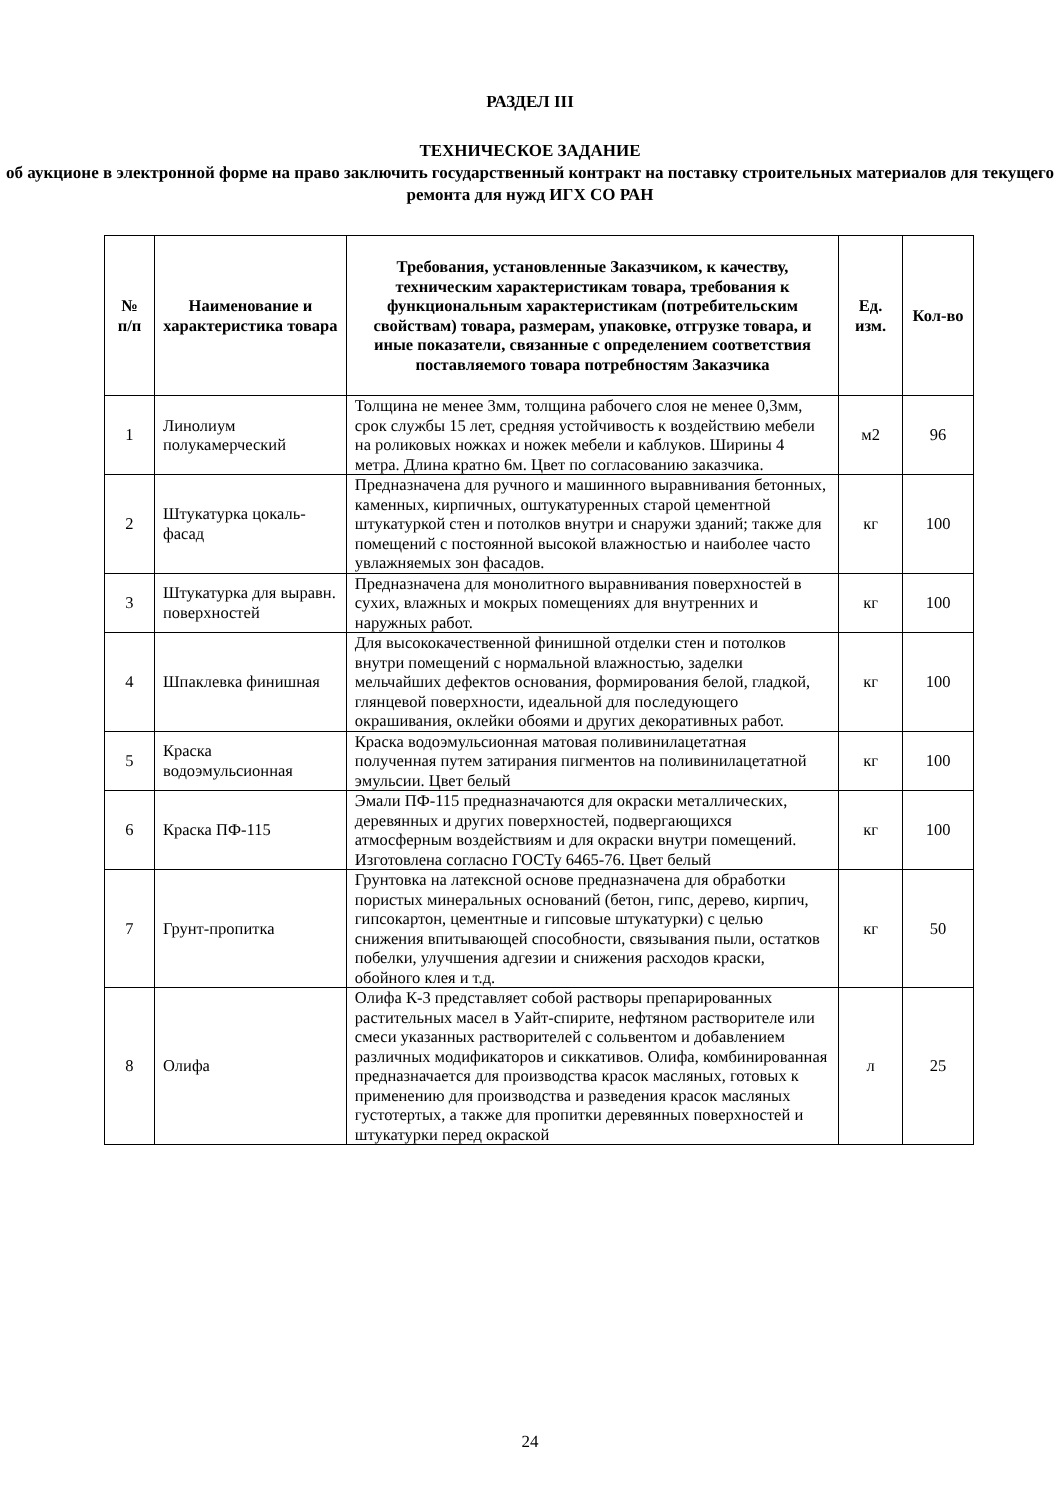РАЗДЕЛ III
ТЕХНИЧЕСКОЕ ЗАДАНИЕ
об аукционе в электронной форме на право заключить государственный контракт на поставку строительных материалов для текущего ремонта для нужд ИГХ СО РАН
| № п/п | Наименование и характеристика товара | Требования, установленные Заказчиком, к качеству, техническим характеристикам товара, требования к функциональным характеристикам (потребительским свойствам) товара, размерам, упаковке, отгрузке товара, и иные показатели, связанные с определением соответствия поставляемого товара потребностям Заказчика | Ед. изм. | Кол-во |
| --- | --- | --- | --- | --- |
| 1 | Линолиум полукамерческий | Толщина не менее 3мм, толщина рабочего слоя не менее 0,3мм, срок службы 15 лет, средняя устойчивость к воздействию мебели на роликовых ножках и ножек мебели и каблуков. Ширины 4 метра. Длина кратно 6м. Цвет по согласованию заказчика. | м2 | 96 |
| 2 | Штукатурка цокаль-фасад | Предназначена для ручного и машинного выравнивания бетонных, каменных, кирпичных, оштукатуренных старой цементной штукатуркой стен и потолков внутри и снаружи зданий; также для помещений с постоянной высокой влажностью и наиболее часто увлажняемых зон фасадов. | кг | 100 |
| 3 | Штукатурка для выравн. поверхностей | Предназначена для монолитного выравнивания поверхностей в сухих, влажных и мокрых помещениях для внутренних и наружных работ. | кг | 100 |
| 4 | Шпаклевка финишная | Для высококачественной финишной отделки стен и потолков внутри помещений с нормальной влажностью, заделки мельчайших дефектов основания, формирования белой, гладкой, глянцевой поверхности, идеальной для последующего окрашивания, оклейки обоями и других декоративных работ. | кг | 100 |
| 5 | Краска водоэмульсионная | Краска водоэмульсионная матовая поливинилацетатная полученная путем затирания пигментов на поливинилацетатной эмульсии. Цвет белый | кг | 100 |
| 6 | Краска ПФ-115 | Эмали ПФ-115 предназначаются для окраски металлических, деревянных и других поверхностей, подвергающихся атмосферным воздействиям и для окраски внутри помещений. Изготовлена согласно ГОСТу 6465-76. Цвет белый | кг | 100 |
| 7 | Грунт-пропитка | Грунтовка на латексной основе предназначена для обработки пористых минеральных оснований (бетон, гипс, дерево, кирпич, гипсокартон, цементные и гипсовые штукатурки) с целью снижения впитывающей способности, связывания пыли, остатков побелки, улучшения адгезии и снижения расходов краски, обойного клея и т.д. | кг | 50 |
| 8 | Олифа | Олифа К-3 представляет собой растворы препарированных растительных масел в Уайт-спирите, нефтяном растворителе или смеси указанных растворителей с сольвентом и добавлением различных модификаторов и сиккативов. Олифа, комбинированная предназначается для производства красок масляных, готовых к применению для производства и разведения красок масляных густотертых, а также для пропитки деревянных поверхностей и штукатурки перед окраской | л | 25 |
24